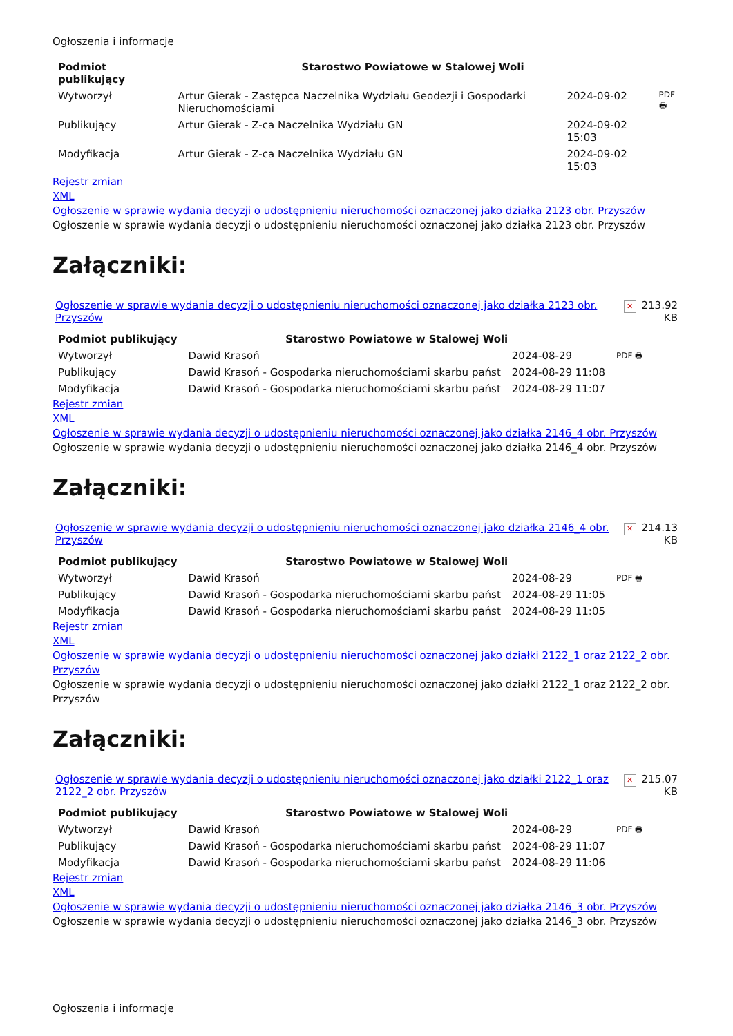Ogłoszenia i informacje
| Podmiot publikujący | Starostwo Powiatowe w Stalowej Woli | | |
| Wytworzył | Artur Gierak - Zastępca Naczelnika Wydziału Geodezji i Gospodarki Nieruchomościami | 2024-09-02 | PDF 🖶 |
| Publikujący | Artur Gierak - Z-ca Naczelnika Wydziału GN | 2024-09-02 15:03 | |
| Modyfikacja | Artur Gierak - Z-ca Naczelnika Wydziału GN | 2024-09-02 15:03 | |
Rejestr zmian
XML
Ogłoszenie w sprawie wydania decyzji o udostępnieniu nieruchomości oznaczonej jako działka 2123 obr. Przyszów
Ogłoszenie w sprawie wydania decyzji o udostępnieniu nieruchomości oznaczonej jako działka 2123 obr. Przyszów
Załączniki:
| Ogłoszenie w sprawie wydania decyzji o udostępnieniu nieruchomości oznaczonej jako działka 2123 obr. Przyszów | ✕ | 213.92 KB |
| Podmiot publikujący | Starostwo Powiatowe w Stalowej Woli | | |
| Wytworzył | Dawid Krasoń | 2024-08-29 | PDF 🖶 |
| Publikujący | Dawid Krasoń - Gospodarka nieruchomościami skarbu państ | 2024-08-29 11:08 | |
| Modyfikacja | Dawid Krasoń - Gospodarka nieruchomościami skarbu państ | 2024-08-29 11:07 | |
Rejestr zmian
XML
Ogłoszenie w sprawie wydania decyzji o udostępnieniu nieruchomości oznaczonej jako działka 2146_4 obr. Przyszów
Ogłoszenie w sprawie wydania decyzji o udostępnieniu nieruchomości oznaczonej jako działka 2146_4 obr. Przyszów
Załączniki:
| Ogłoszenie w sprawie wydania decyzji o udostępnieniu nieruchomości oznaczonej jako działka 2146_4 obr. Przyszów | ✕ | 214.13 KB |
| Podmiot publikujący | Starostwo Powiatowe w Stalowej Woli | | |
| Wytworzył | Dawid Krasoń | 2024-08-29 | PDF 🖶 |
| Publikujący | Dawid Krasoń - Gospodarka nieruchomościami skarbu państ | 2024-08-29 11:05 | |
| Modyfikacja | Dawid Krasoń - Gospodarka nieruchomościami skarbu państ | 2024-08-29 11:05 | |
Rejestr zmian
XML
Ogłoszenie w sprawie wydania decyzji o udostępnieniu nieruchomości oznaczonej jako działki 2122_1 oraz 2122_2 obr. Przyszów
Ogłoszenie w sprawie wydania decyzji o udostępnieniu nieruchomości oznaczonej jako działki 2122_1 oraz 2122_2 obr. Przyszów
Załączniki:
| Ogłoszenie w sprawie wydania decyzji o udostępnieniu nieruchomości oznaczonej jako działki 2122_1 oraz 2122_2 obr. Przyszów | ✕ | 215.07 KB |
| Podmiot publikujący | Starostwo Powiatowe w Stalowej Woli | | |
| Wytworzył | Dawid Krasoń | 2024-08-29 | PDF 🖶 |
| Publikujący | Dawid Krasoń - Gospodarka nieruchomościami skarbu państ | 2024-08-29 11:07 | |
| Modyfikacja | Dawid Krasoń - Gospodarka nieruchomościami skarbu państ | 2024-08-29 11:06 | |
Rejestr zmian
XML
Ogłoszenie w sprawie wydania decyzji o udostępnieniu nieruchomości oznaczonej jako działka 2146_3 obr. Przyszów
Ogłoszenie w sprawie wydania decyzji o udostępnieniu nieruchomości oznaczonej jako działka 2146_3 obr. Przyszów
Ogłoszenia i informacje